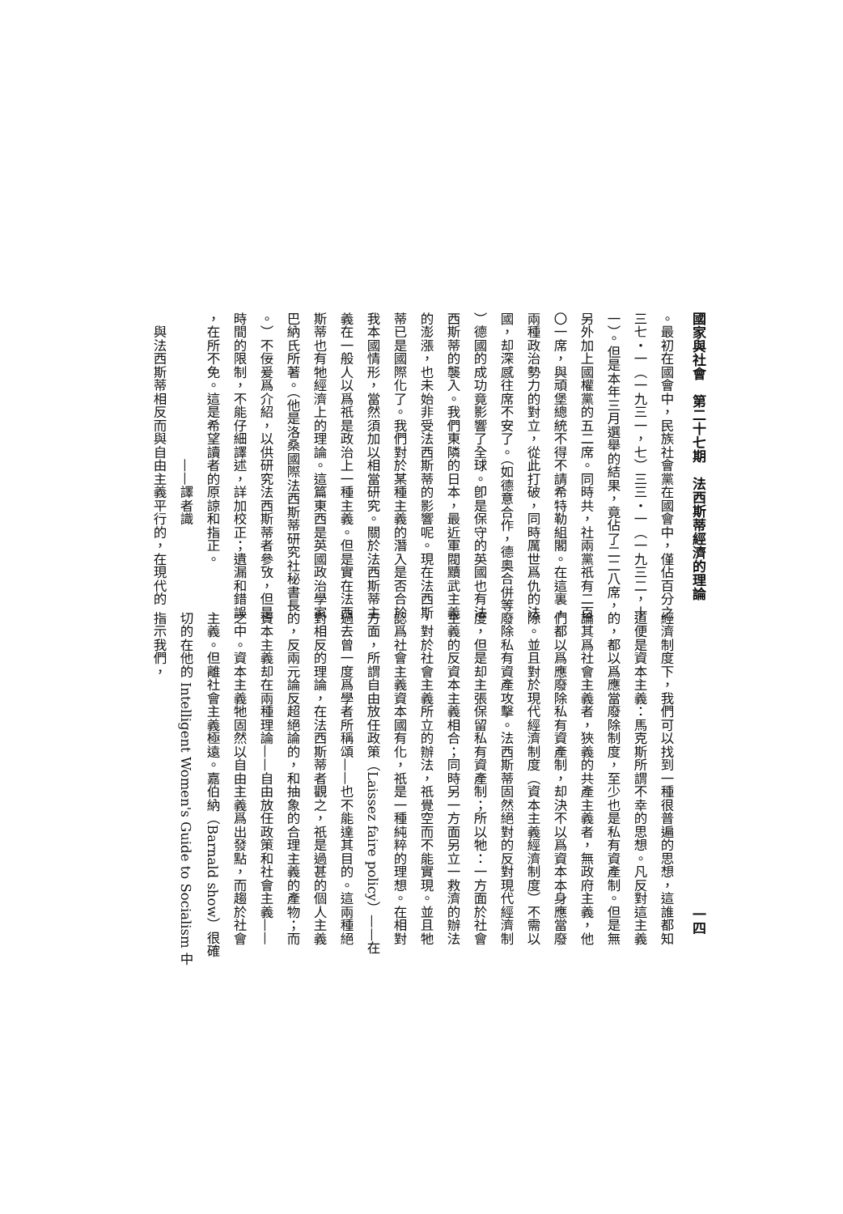國家與社會　第二十七期　法西斯蒂經濟的理論 一四
。最初在國會中，民族社會黨在國會中，僅佔百分之
三七・一（一九三一，七）三三・一（一九三二，十
一）。但是本年三月選舉的結果，竟佔了二二八席，
另外加上國權黨的五二席。同時共，社兩黨祇有二百
〇一席，與頑堡總統不得不請希特勒組閣。在這裏，
兩種政治勢力的對立，從此打破，同時厲世爲仇的法
國，却深感往席不安了。（如德意合作，德奥合併等
）德國的成功竟影響了全球。卽是保守的英國也有法
西斯蒂的襲入。我們東隣的日本，最近軍閥黷武主義
的澎漲，也未始非受法西斯蒂的影響呢。現在法西斯
蒂已是國際化了。我們對於某種主義的潛入是否合於
我本國情形，當然須加以相當研究。關於法西斯蒂主
義在一般人以爲祇是政治上一種主義。但是實在法西
斯蒂也有牠經濟上的理論。這篇東西是英國政治學家
巴納氏所著。（他是洛桑國際法西斯蒂研究社秘書長
。）不佞爰爲介紹，以供研究法西斯蒂者參攷，但是
時間的限制，不能仔細譯述，詳加校正；遺漏和錯誤
，在所不免。這是希望讀者的原諒和指正。
　　　　　　　　　　　——譯者識
　與法西斯蒂相反而與自由主義平行的，在現代的
經濟制度下，我們可以找到一種很普遍的思想，這誰都知
道便是資本主義：馬克斯所謂不幸的思想。凡反對這主義
的，都以爲應當廢除制度，至少也是私有資產制。但是無
論其爲社會主義者，狹義的共產主義者，無政府主義，他
們都以爲應廢除私有資產制，却決不以爲資本本身應當廢
除。並且對於現代經濟制度（資本主義經濟制度）不需以
廢除私有資產攻擊。法西斯蒂固然絕對的反對現代經濟制
度，但是却主張保留私有資產制；所以牠：一方面於社會
主義的反資本主義相合；同時另一方面另立一救濟的辦法
，對於社會主義所立的辦法，祇覺空而不能實現。並且牠
認爲社會主義資本國有化，祇是一種純粹的理想。在相對
方面，所謂自由放任政策（Laissez faire policy）——在
過去曾一度爲學者所稱頌——也不能達其目的。這兩種絕
對相反的理論，在法西斯蒂者觀之，祇是過甚的個人主義
的，反兩元論反超絕論的，和抽象的合理主義的產物；而
資本主義却在兩種理論——自由放任政策和社會主義——
之中。資本主義牠固然以自由主義爲出發點，而趨於社會
主義。但離社會主義極遠。嘉伯納（Barnald show）很確
切的在他的 Intelligent Women's Guide to Socialism 中
指示我們，